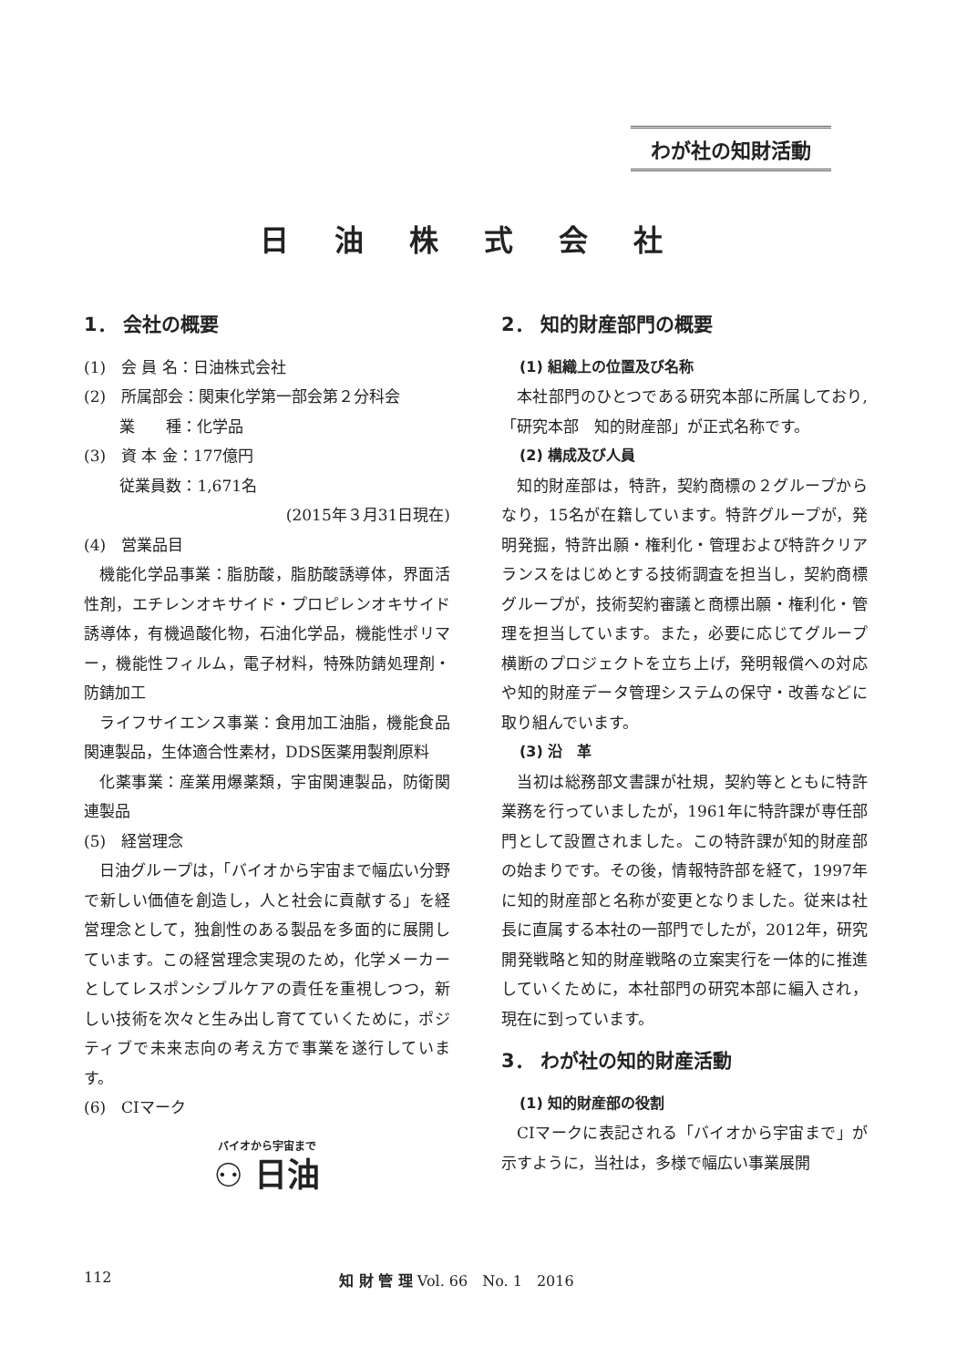わが社の知財活動
日油株式会社
1． 会社の概要
(1)　会 員 名：日油株式会社
(2)　所属部会：関東化学第一部会第２分科会
　　 業　　種：化学品
(3)　資 本 金：177億円
　　 従業員数：1,671名
(2015年３月31日現在)
(4)　営業品目
機能化学品事業：脂肪酸，脂肪酸誘導体，界面活性剤，エチレンオキサイド・プロピレンオキサイド誘導体，有機過酸化物，石油化学品，機能性ポリマー，機能性フィルム，電子材料，特殊防錆処理剤・防錆加工
ライフサイエンス事業：食用加工油脂，機能食品関連製品，生体適合性素材，DDS医薬用製剤原料
化薬事業：産業用爆薬類，宇宙関連製品，防衛関連製品
(5)　経営理念
日油グループは，「バイオから宇宙まで幅広い分野で新しい価値を創造し，人と社会に貢献する」を経営理念として，独創性のある製品を多面的に展開しています。この経営理念実現のため，化学メーカーとしてレスポンシブルケアの責任を重視しつつ，新しい技術を次々と生み出し育てていくために，ポジティブで未来志向の考え方で事業を遂行しています。
(6)　CIマーク
バイオから宇宙まで
⚇ 日油
2． 知的財産部門の概要
(1) 組織上の位置及び名称
本社部門のひとつである研究本部に所属しており,「研究本部　知的財産部」が正式名称です。
(2) 構成及び人員
知的財産部は，特許，契約商標の２グループからなり，15名が在籍しています。特許グループが，発明発掘，特許出願・権利化・管理および特許クリアランスをはじめとする技術調査を担当し，契約商標グループが，技術契約審議と商標出願・権利化・管理を担当しています。また，必要に応じてグループ横断のプロジェクトを立ち上げ，発明報償への対応や知的財産データ管理システムの保守・改善などに取り組んでいます。
(3) 沿　革
当初は総務部文書課が社規，契約等とともに特許業務を行っていましたが，1961年に特許課が専任部門として設置されました。この特許課が知的財産部の始まりです。その後，情報特許部を経て，1997年に知的財産部と名称が変更となりました。従来は社長に直属する本社の一部門でしたが，2012年，研究開発戦略と知的財産戦略の立案実行を一体的に推進していくために，本社部門の研究本部に編入され，現在に到っています。
3． わが社の知的財産活動
(1) 知的財産部の役割
CIマークに表記される「バイオから宇宙まで」が示すように，当社は，多様で幅広い事業展開
112 知 財 管 理 Vol. 66　No. 1　2016